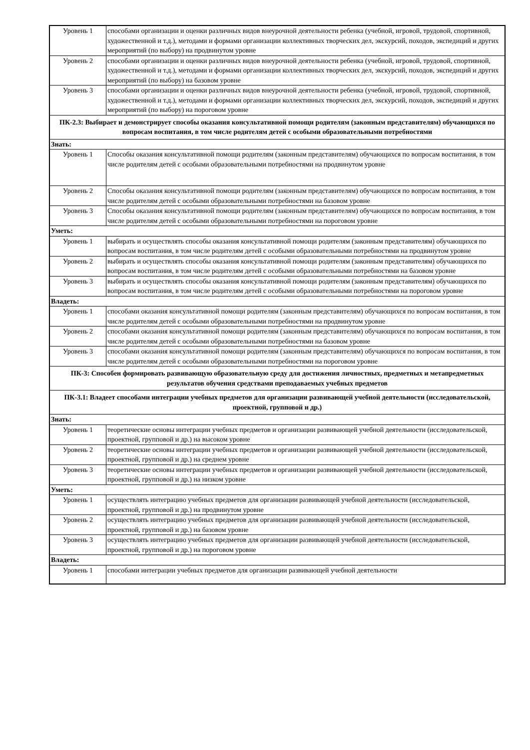| Уровень 1 | способами организации и оценки различных видов внеурочной деятельности ребенка (учебной, игровой, трудовой, спортивной, художественной и т.д.), методами и формами организации коллективных творческих дел, экскурсий, походов, экспедиций и других мероприятий (по выбору) на продвинутом уровне |
| Уровень 2 | способами организации и оценки различных видов внеурочной деятельности ребенка (учебной, игровой, трудовой, спортивной, художественной и т.д.), методами и формами организации коллективных творческих дел, экскурсий, походов, экспедиций и других мероприятий (по выбору) на базовом уровне |
| Уровень 3 | способами организации и оценки различных видов внеурочной деятельности ребенка (учебной, игровой, трудовой, спортивной, художественной и т.д.), методами и формами организации коллективных творческих дел, экскурсий, походов, экспедиций и других мероприятий (по выбору) на пороговом уровне |
| ПК-2.3: Выбирает и демонстрирует способы оказания консультативной помощи родителям (законным представителям) обучающихся по вопросам воспитания, в том числе родителям детей с особыми образовательными потребностями | |
| Знать: | |
| Уровень 1 | Способы оказания консультативной помощи родителям (законным представителям) обучающихся по вопросам воспитания, в том числе родителям детей с особыми образовательными потребностями на продвинутом уровне |
| Уровень 2 | Способы оказания консультативной помощи родителям (законным представителям) обучающихся по вопросам воспитания, в том числе родителям детей с особыми образовательными потребностями на базовом уровне |
| Уровень 3 | Способы оказания консультативной помощи родителям (законным представителям) обучающихся по вопросам воспитания, в том числе родителям детей с особыми образовательными потребностями на пороговом уровне |
| Уметь: | |
| Уровень 1 | выбирать и осуществлять способы оказания консультативной помощи родителям (законным представителям) обучающихся по вопросам воспитания, в том числе родителям детей с особыми образовательными потребностями на продвинутом уровне |
| Уровень 2 | выбирать и осуществлять способы оказания консультативной помощи родителям (законным представителям) обучающихся по вопросам воспитания, в том числе родителям детей с особыми образовательными потребностями на базовом уровне |
| Уровень 3 | выбирать и осуществлять способы оказания консультативной помощи родителям (законным представителям) обучающихся по вопросам воспитания, в том числе родителям детей с особыми образовательными потребностями на пороговом уровне |
| Владеть: | |
| Уровень 1 | способами оказания консультативной помощи родителям (законным представителям) обучающихся по вопросам воспитания, в том числе родителям детей с особыми образовательными потребностями на продвинутом уровне |
| Уровень 2 | способами оказания консультативной помощи родителям (законным представителям) обучающихся по вопросам воспитания, в том числе родителям детей с особыми образовательными потребностями на базовом уровне |
| Уровень 3 | способами оказания консультативной помощи родителям (законным представителям) обучающихся по вопросам воспитания, в том числе родителям детей с особыми образовательными потребностями на пороговом уровне |
| ПК-3: Способен формировать развивающую образовательную среду для достижения личностных, предметных и метапредметных результатов обучения средствами преподаваемых учебных предметов | |
| ПК-3.1: Владеет способами интеграции учебных предметов для организации развивающей учебной деятельности (исследовательской, проектной, групповой и др.) | |
| Знать: | |
| Уровень 1 | теоретические основы интеграции учебных предметов и организации развивающей учебной деятельности (исследовательской, проектной, групповой и др.) на высоком уровне |
| Уровень 2 | теоретические основы интеграции учебных предметов и организации развивающей учебной деятельности (исследовательской, проектной, групповой и др.) на среднем уровне |
| Уровень 3 | теоретические основы интеграции учебных предметов и организации развивающей учебной деятельности (исследовательской, проектной, групповой и др.) на низком уровне |
| Уметь: | |
| Уровень 1 | осуществлять интеграцию учебных предметов для организации развивающей учебной деятельности (исследовательской, проектной, групповой и др.) на продвинутом уровне |
| Уровень 2 | осуществлять интеграцию учебных предметов для организации развивающей учебной деятельности (исследовательской, проектной, групповой и др.) на базовом уровне |
| Уровень 3 | осуществлять интеграцию учебных предметов для организации развивающей учебной деятельности (исследовательской, проектной, групповой и др.) на пороговом уровне |
| Владеть: | |
| Уровень 1 | способами интеграции учебных предметов для организации развивающей учебной деятельности |